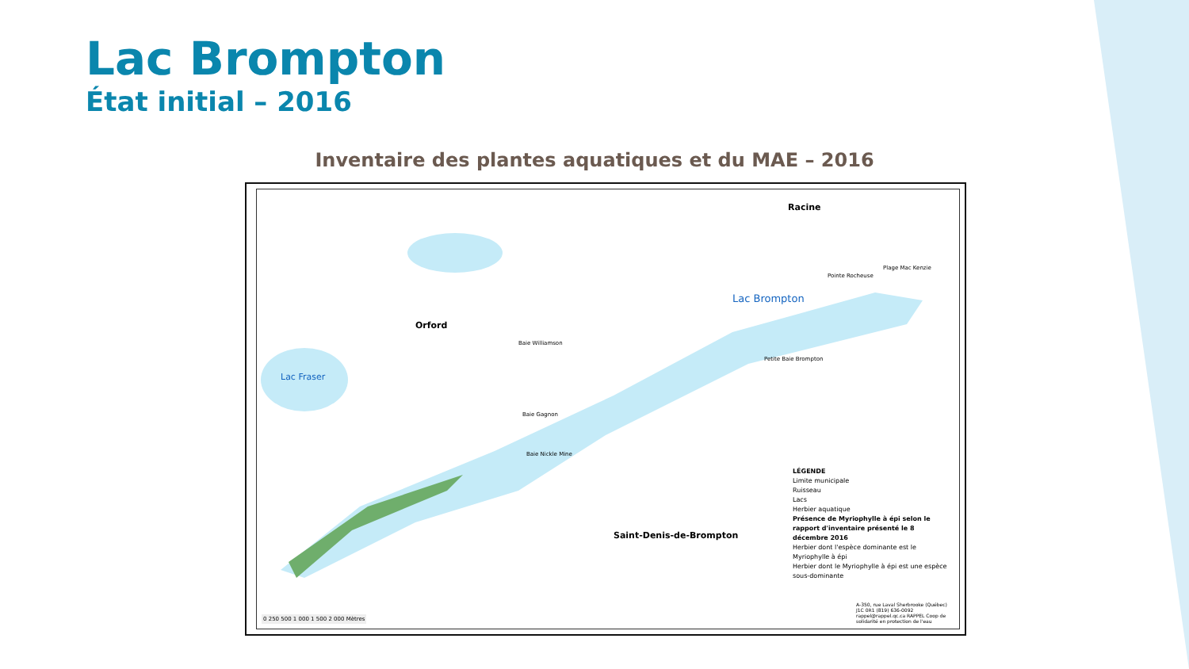Lac Brompton
État initial – 2016
Inventaire des plantes aquatiques et du MAE – 2016
Racine
Orford
Lac Brompton
Lac Fraser
Saint-Denis-de-Brompton
Baie Nickle Mine
Baie Williamson
Baie Gagnon
Petite Baie Brompton
Pointe Rocheuse
Plage Mac Kenzie
LÉGENDE
Limite municipale
Ruisseau
Lacs
Herbier aquatique
Présence de Myriophylle à épi selon le rapport d'inventaire présenté le 8 décembre 2016
Herbier dont l'espèce dominante est le Myriophylle à épi
Herbier dont le Myriophylle à épi est une espèce sous-dominante
A-350, rue Laval Sherbrooke (Québec) J1C 0R1 (819) 636-0092 rappel@rappel.qc.ca RAPPEL Coop de solidarité en protection de l'eau
0 250 500 1 000 1 500 2 000 Mètres